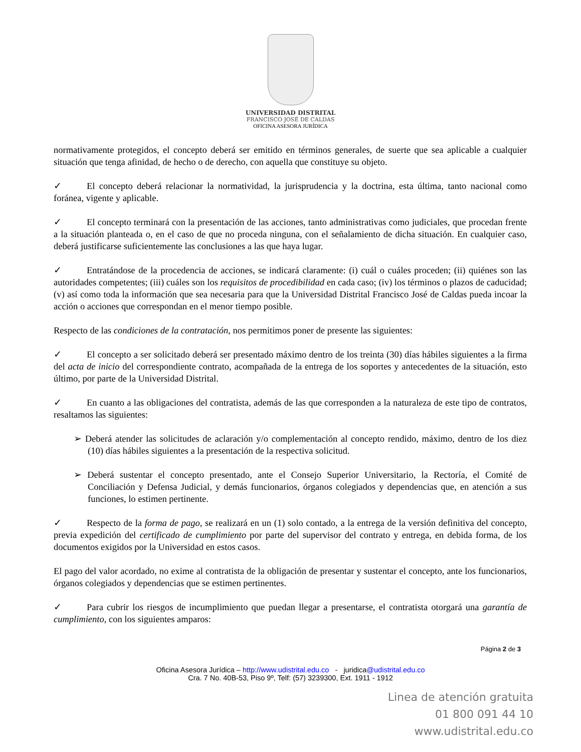UNIVERSIDAD DISTRITAL
FRANCISCO JOSÉ DE CALDAS
OFICINA ASESORA JURÍDICA
normativamente protegidos, el concepto deberá ser emitido en términos generales, de suerte que sea aplicable a cualquier situación que tenga afinidad, de hecho o de derecho, con aquella que constituye su objeto.
✓ El concepto deberá relacionar la normatividad, la jurisprudencia y la doctrina, esta última, tanto nacional como foránea, vigente y aplicable.
✓ El concepto terminará con la presentación de las acciones, tanto administrativas como judiciales, que procedan frente a la situación planteada o, en el caso de que no proceda ninguna, con el señalamiento de dicha situación. En cualquier caso, deberá justificarse suficientemente las conclusiones a las que haya lugar.
✓ Entratándose de la procedencia de acciones, se indicará claramente: (i) cuál o cuáles proceden; (ii) quiénes son las autoridades competentes; (iii) cuáles son los requisitos de procedibilidad en cada caso; (iv) los términos o plazos de caducidad; (v) así como toda la información que sea necesaria para que la Universidad Distrital Francisco José de Caldas pueda incoar la acción o acciones que correspondan en el menor tiempo posible.
Respecto de las condiciones de la contratación, nos permitimos poner de presente las siguientes:
✓ El concepto a ser solicitado deberá ser presentado máximo dentro de los treinta (30) días hábiles siguientes a la firma del acta de inicio del correspondiente contrato, acompañada de la entrega de los soportes y antecedentes de la situación, esto último, por parte de la Universidad Distrital.
✓ En cuanto a las obligaciones del contratista, además de las que corresponden a la naturaleza de este tipo de contratos, resaltamos las siguientes:
➢ Deberá atender las solicitudes de aclaración y/o complementación al concepto rendido, máximo, dentro de los diez (10) días hábiles siguientes a la presentación de la respectiva solicitud.
➢ Deberá sustentar el concepto presentado, ante el Consejo Superior Universitario, la Rectoría, el Comité de Conciliación y Defensa Judicial, y demás funcionarios, órganos colegiados y dependencias que, en atención a sus funciones, lo estimen pertinente.
✓ Respecto de la forma de pago, se realizará en un (1) solo contado, a la entrega de la versión definitiva del concepto, previa expedición del certificado de cumplimiento por parte del supervisor del contrato y entrega, en debida forma, de los documentos exigidos por la Universidad en estos casos.
El pago del valor acordado, no exime al contratista de la obligación de presentar y sustentar el concepto, ante los funcionarios, órganos colegiados y dependencias que se estimen pertinentes.
✓ Para cubrir los riesgos de incumplimiento que puedan llegar a presentarse, el contratista otorgará una garantía de cumplimiento, con los siguientes amparos:
Página 2 de 3
Oficina Asesora Jurídica – http://www.udistrital.edu.co - juridica@udistrital.edu.co
Cra. 7 No. 40B-53, Piso 9º, Telf: (57) 3239300, Ext. 1911 - 1912
Linea de atención gratuita
01 800 091 44 10
www.udistrital.edu.co